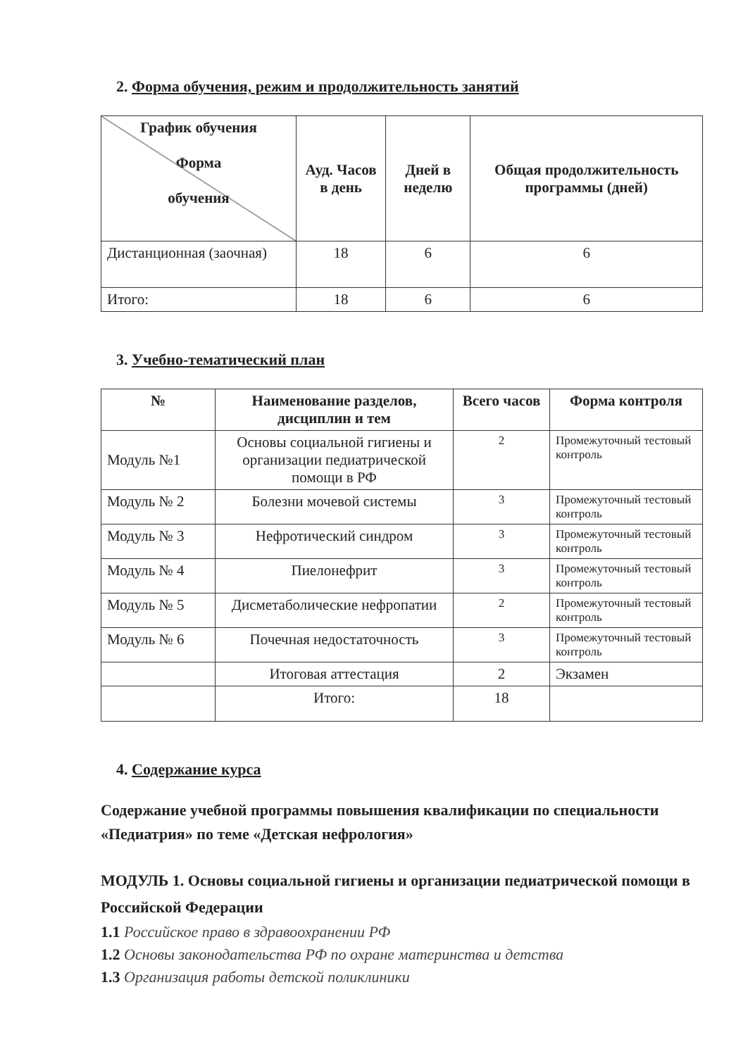2. Форма обучения, режим и продолжительность занятий
| График обучения Форма обучения | Ауд. Часов в день | Дней в неделю | Общая продолжительность программы (дней) |
| --- | --- | --- | --- |
| Дистанционная (заочная) | 18 | 6 | 6 |
| Итого: | 18 | 6 | 6 |
3. Учебно-тематический план
| № | Наименование разделов, дисциплин и тем | Всего часов | Форма контроля |
| --- | --- | --- | --- |
| Модуль №1 | Основы социальной гигиены и организации педиатрической помощи в РФ | 2 | Промежуточный тестовый контроль |
| Модуль № 2 | Болезни мочевой системы | 3 | Промежуточный тестовый контроль |
| Модуль № 3 | Нефротический синдром | 3 | Промежуточный тестовый контроль |
| Модуль № 4 | Пиелонефрит | 3 | Промежуточный тестовый контроль |
| Модуль № 5 | Дисметаболические нефропатии | 2 | Промежуточный тестовый контроль |
| Модуль № 6 | Почечная недостаточность | 3 | Промежуточный тестовый контроль |
| | Итоговая аттестация | 2 | Экзамен |
| | Итого: | 18 | |
4. Содержание курса
Содержание учебной программы повышения квалификации по специальности «Педиатрия» по теме «Детская нефрология»
МОДУЛЬ 1. Основы социальной гигиены и организации педиатрической помощи в Российской Федерации
1.1 Российское право в здравоохранении РФ
1.2 Основы законодательства РФ по охране материнства и детства
1.3 Организация работы детской поликлиники